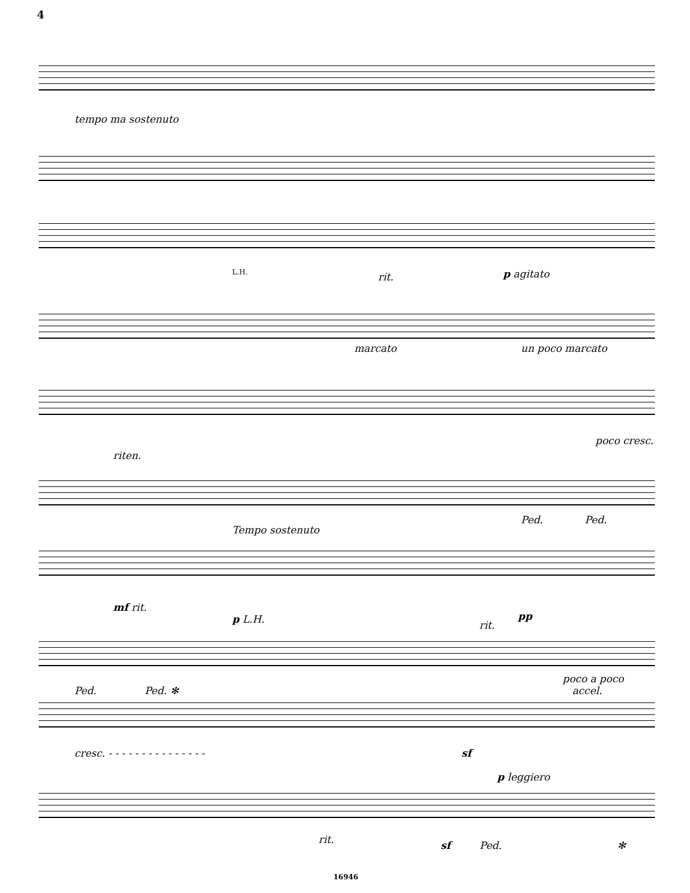4
tempo ma sostenuto
L.H. rit. p agitato
marcato un poco marcato
poco cresc.
riten.
Ped. Ped.
Tempo sostenuto
mf rit.
p L.H. rit.
pp
poco a poco
accel. Ped. Ped. ✻
cresc. - - - - - - - - - - - - - - - sf
p leggiero
rit. sf Ped. ✻
16946